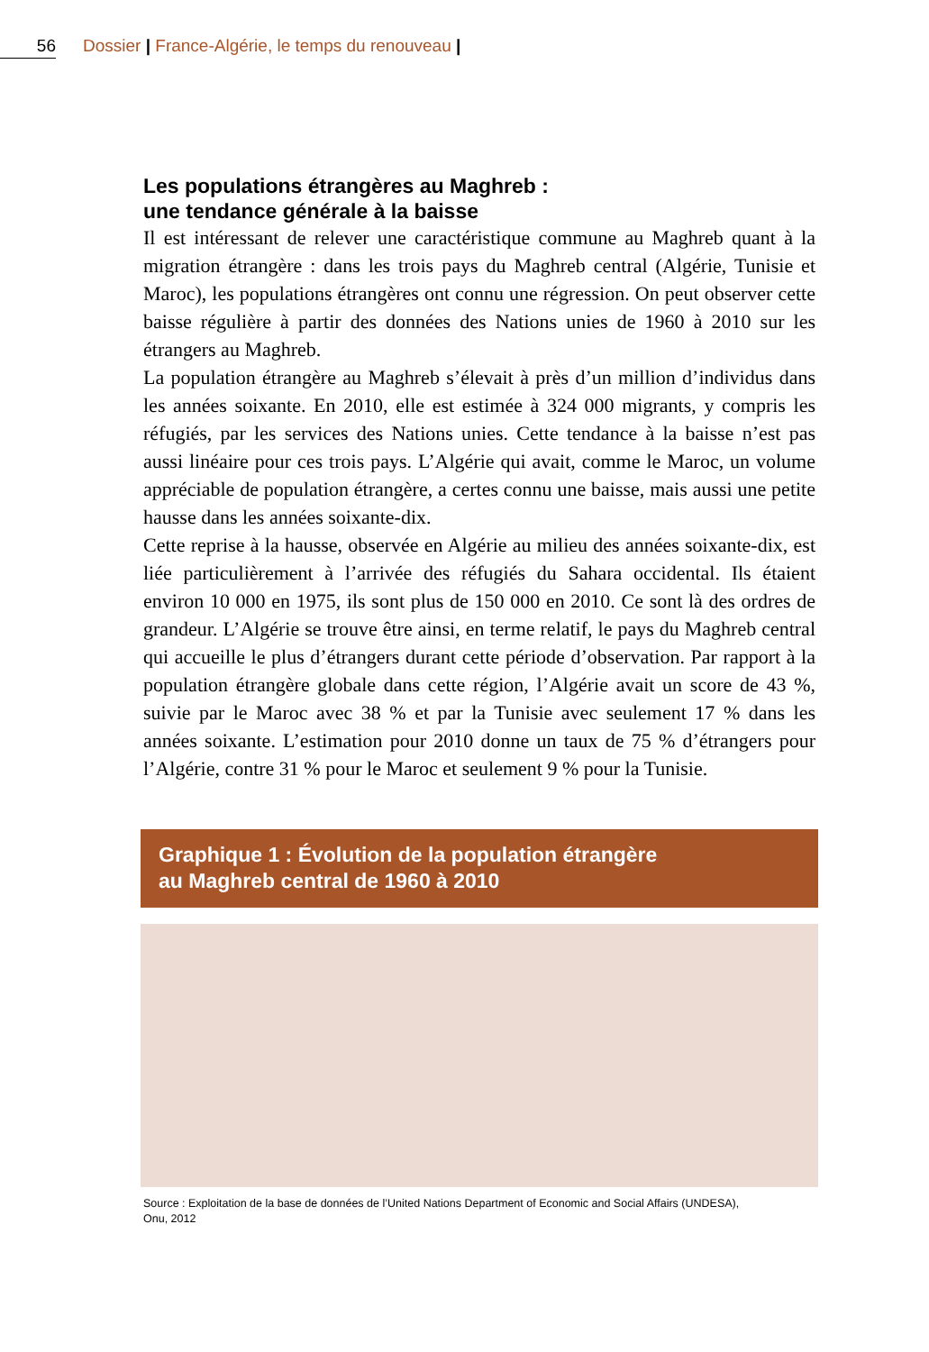56 Dossier | France-Algérie, le temps du renouveau |
Les populations étrangères au Maghreb :
une tendance générale à la baisse
Il est intéressant de relever une caractéristique commune au Maghreb quant à la migration étrangère : dans les trois pays du Maghreb central (Algérie, Tunisie et Maroc), les populations étrangères ont connu une régression. On peut observer cette baisse régulière à partir des données des Nations unies de 1960 à 2010 sur les étrangers au Maghreb.
La population étrangère au Maghreb s’élevait à près d’un million d’individus dans les années soixante. En 2010, elle est estimée à 324 000 migrants, y compris les réfugiés, par les services des Nations unies. Cette tendance à la baisse n’est pas aussi linéaire pour ces trois pays. L’Algérie qui avait, comme le Maroc, un volume appréciable de population étrangère, a certes connu une baisse, mais aussi une petite hausse dans les années soixante-dix.
Cette reprise à la hausse, observée en Algérie au milieu des années soixante-dix, est liée particulièrement à l’arrivée des réfugiés du Sahara occidental. Ils étaient environ 10 000 en 1975, ils sont plus de 150 000 en 2010. Ce sont là des ordres de grandeur. L’Algérie se trouve être ainsi, en terme relatif, le pays du Maghreb central qui accueille le plus d’étrangers durant cette période d’observation. Par rapport à la population étrangère globale dans cette région, l’Algérie avait un score de 43 %, suivie par le Maroc avec 38 % et par la Tunisie avec seulement 17 % dans les années soixante. L’estimation pour 2010 donne un taux de 75 % d’étrangers pour l’Algérie, contre 31 % pour le Maroc et seulement 9 % pour la Tunisie.
Graphique 1 : Évolution de la population étrangère
au Maghreb central de 1960 à 2010
Source : Exploitation de la base de données de l’United Nations Department of Economic and Social Affairs (UNDESA),
Onu, 2012